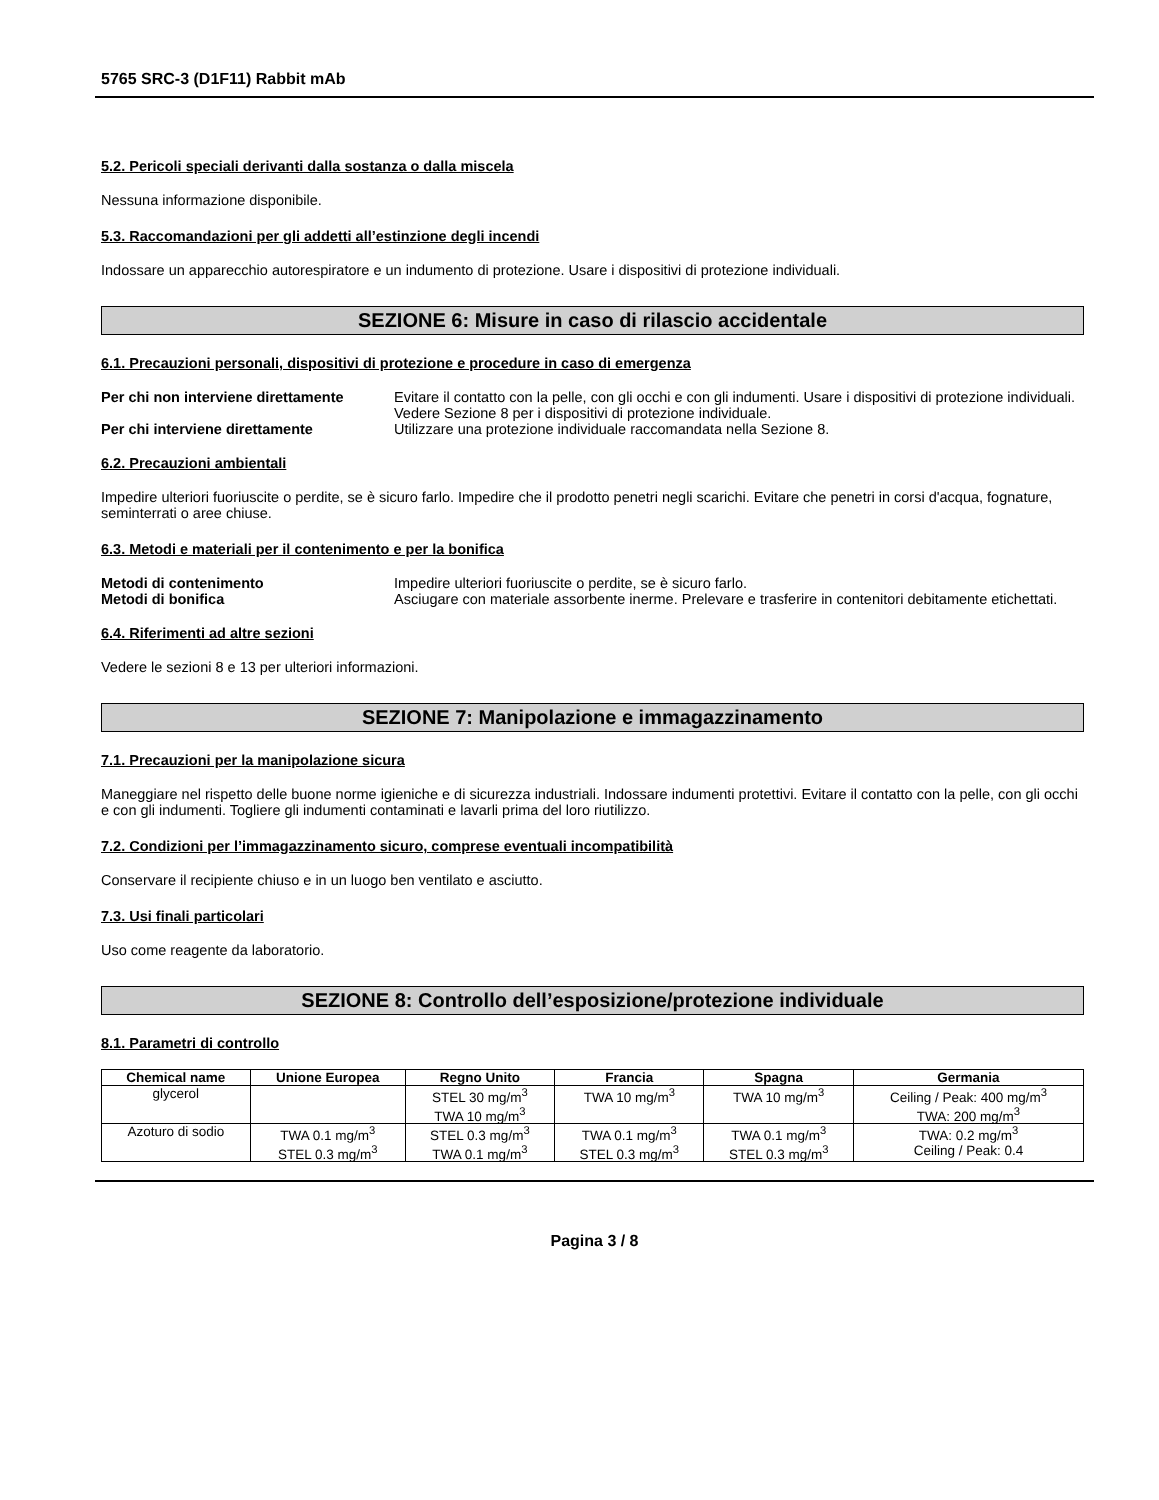5765 SRC-3 (D1F11) Rabbit mAb
5.2. Pericoli speciali derivanti dalla sostanza o dalla miscela
Nessuna informazione disponibile.
5.3. Raccomandazioni per gli addetti all’estinzione degli incendi
Indossare un apparecchio autorespiratore e un indumento di protezione. Usare i dispositivi di protezione individuali.
SEZIONE 6: Misure in caso di rilascio accidentale
6.1. Precauzioni personali, dispositivi di protezione e procedure in caso di emergenza
Per chi non interviene direttamente Evitare il contatto con la pelle, con gli occhi e con gli indumenti. Usare i dispositivi di protezione individuali. Vedere Sezione 8 per i dispositivi di protezione individuale. Per chi interviene direttamente Utilizzare una protezione individuale raccomandata nella Sezione 8.
6.2. Precauzioni ambientali
Impedire ulteriori fuoriuscite o perdite, se è sicuro farlo. Impedire che il prodotto penetri negli scarichi. Evitare che penetri in corsi d'acqua, fognature, seminterrati o aree chiuse.
6.3. Metodi e materiali per il contenimento e per la bonifica
Metodi di contenimento Impedire ulteriori fuoriuscite o perdite, se è sicuro farlo. Metodi di bonifica Asciugare con materiale assorbente inerme. Prelevare e trasferire in contenitori debitamente etichettati.
6.4. Riferimenti ad altre sezioni
Vedere le sezioni 8 e 13 per ulteriori informazioni.
SEZIONE 7: Manipolazione e immagazzinamento
7.1. Precauzioni per la manipolazione sicura
Maneggiare nel rispetto delle buone norme igieniche e di sicurezza industriali. Indossare indumenti protettivi. Evitare il contatto con la pelle, con gli occhi e con gli indumenti. Togliere gli indumenti contaminati e lavarli prima del loro riutilizzo.
7.2. Condizioni per l’immagazzinamento sicuro, comprese eventuali incompatibilità
Conservare il recipiente chiuso e in un luogo ben ventilato e asciutto.
7.3. Usi finali particolari
Uso come reagente da laboratorio.
SEZIONE 8: Controllo dell’esposizione/protezione individuale
8.1. Parametri di controllo
| Chemical name | Unione Europea | Regno Unito | Francia | Spagna | Germania |
| --- | --- | --- | --- | --- | --- |
| glycerol | | STEL 30 mg/m<sup>3</sup> TWA 10 mg/m<sup>3</sup> | TWA 10 mg/m<sup>3</sup> | TWA 10 mg/m<sup>3</sup> | Ceiling / Peak: 400 mg/m<sup>3</sup> TWA: 200 mg/m<sup>3</sup> |
| Azoturo di sodio | TWA 0.1 mg/m<sup>3</sup> STEL 0.3 mg/m<sup>3</sup> | STEL 0.3 mg/m<sup>3</sup> TWA 0.1 mg/m<sup>3</sup> | TWA 0.1 mg/m<sup>3</sup> STEL 0.3 mg/m<sup>3</sup> | TWA 0.1 mg/m<sup>3</sup> STEL 0.3 mg/m<sup>3</sup> | TWA: 0.2 mg/m<sup>3</sup> Ceiling / Peak: 0.4 |
Pagina 3 / 8